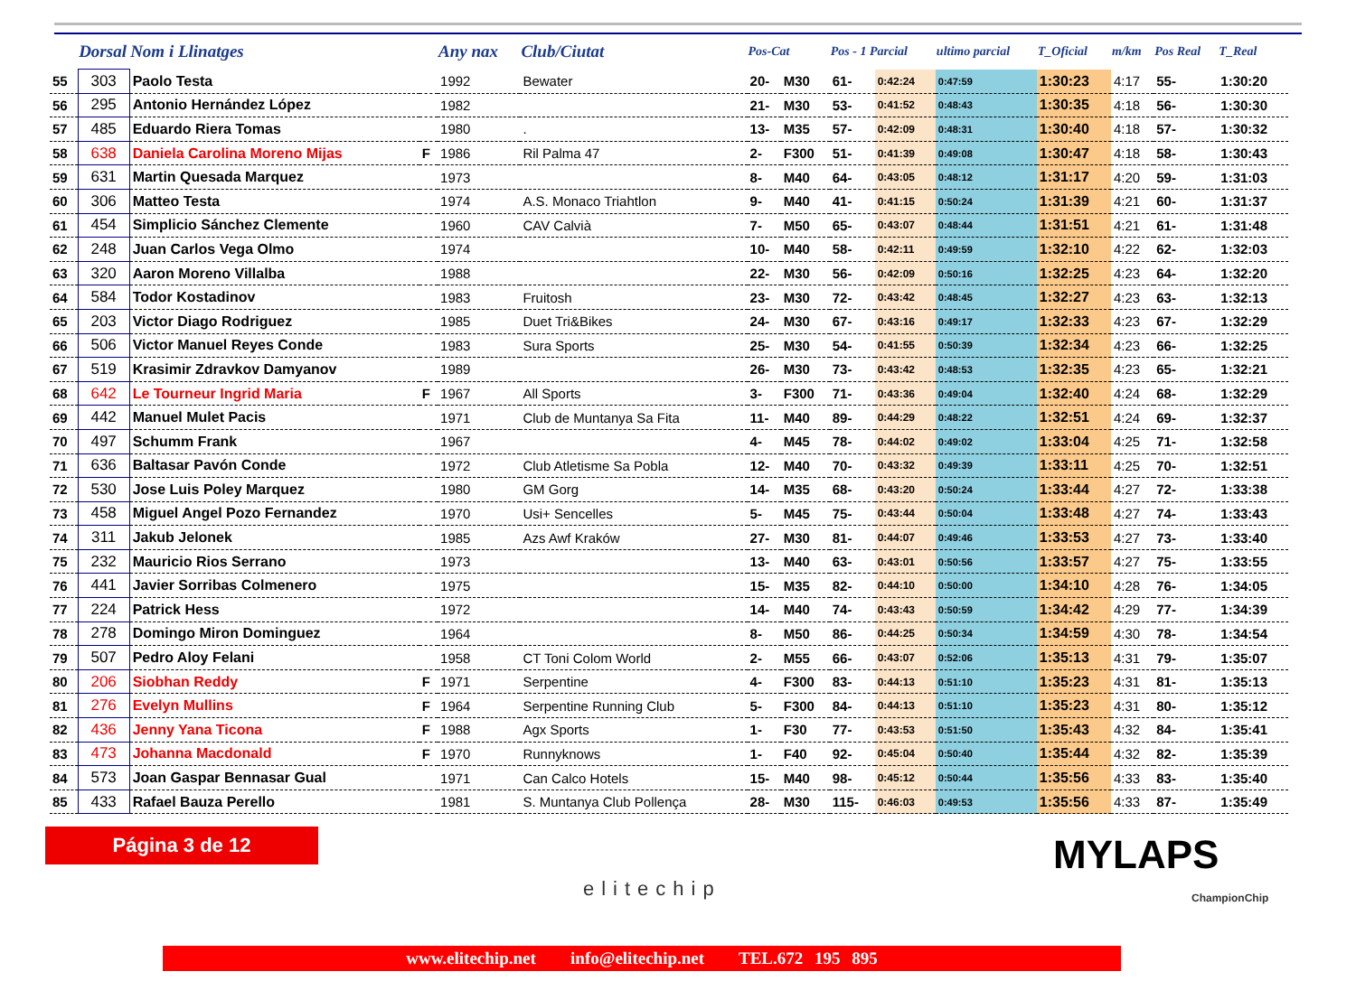| | Dorsal | Nom i Llinatges | | Any nax | Club/Ciutat | Pos-Cat | | Pos - 1 Parcial | | ultimo parcial | T_Oficial | m/km | Pos Real | T_Real |
| --- | --- | --- | --- | --- | --- | --- | --- | --- | --- | --- | --- | --- | --- | --- |
| 55 | 303 | Paolo Testa | | 1992 | Bewater | 20- | M30 | 61- | 0:42:24 | 0:47:59 | 1:30:23 | 4:17 | 55- | 1:30:20 |
| 56 | 295 | Antonio Hernández López | | 1982 | | 21- | M30 | 53- | 0:41:52 | 0:48:43 | 1:30:35 | 4:18 | 56- | 1:30:30 |
| 57 | 485 | Eduardo Riera Tomas | | 1980 | . | 13- | M35 | 57- | 0:42:09 | 0:48:31 | 1:30:40 | 4:18 | 57- | 1:30:32 |
| 58 | 638 | Daniela Carolina Moreno Mijas | F | 1986 | Ril Palma 47 | 2- | F300 | 51- | 0:41:39 | 0:49:08 | 1:30:47 | 4:18 | 58- | 1:30:43 |
| 59 | 631 | Martin Quesada Marquez | | 1973 | | 8- | M40 | 64- | 0:43:05 | 0:48:12 | 1:31:17 | 4:20 | 59- | 1:31:03 |
| 60 | 306 | Matteo Testa | | 1974 | A.S. Monaco Triahtlon | 9- | M40 | 41- | 0:41:15 | 0:50:24 | 1:31:39 | 4:21 | 60- | 1:31:37 |
| 61 | 454 | Simplicio Sánchez Clemente | | 1960 | CAV Calvià | 7- | M50 | 65- | 0:43:07 | 0:48:44 | 1:31:51 | 4:21 | 61- | 1:31:48 |
| 62 | 248 | Juan Carlos Vega Olmo | | 1974 | | 10- | M40 | 58- | 0:42:11 | 0:49:59 | 1:32:10 | 4:22 | 62- | 1:32:03 |
| 63 | 320 | Aaron Moreno Villalba | | 1988 | | 22- | M30 | 56- | 0:42:09 | 0:50:16 | 1:32:25 | 4:23 | 64- | 1:32:20 |
| 64 | 584 | Todor Kostadinov | | 1983 | Fruitosh | 23- | M30 | 72- | 0:43:42 | 0:48:45 | 1:32:27 | 4:23 | 63- | 1:32:13 |
| 65 | 203 | Victor Diago Rodriguez | | 1985 | Duet Tri&Bikes | 24- | M30 | 67- | 0:43:16 | 0:49:17 | 1:32:33 | 4:23 | 67- | 1:32:29 |
| 66 | 506 | Victor Manuel Reyes Conde | | 1983 | Sura Sports | 25- | M30 | 54- | 0:41:55 | 0:50:39 | 1:32:34 | 4:23 | 66- | 1:32:25 |
| 67 | 519 | Krasimir Zdravkov Damyanov | | 1989 | | 26- | M30 | 73- | 0:43:42 | 0:48:53 | 1:32:35 | 4:23 | 65- | 1:32:21 |
| 68 | 642 | Le Tourneur Ingrid Maria | F | 1967 | All Sports | 3- | F300 | 71- | 0:43:36 | 0:49:04 | 1:32:40 | 4:24 | 68- | 1:32:29 |
| 69 | 442 | Manuel Mulet Pacis | | 1971 | Club de Muntanya Sa Fita | 11- | M40 | 89- | 0:44:29 | 0:48:22 | 1:32:51 | 4:24 | 69- | 1:32:37 |
| 70 | 497 | Schumm Frank | | 1967 | | 4- | M45 | 78- | 0:44:02 | 0:49:02 | 1:33:04 | 4:25 | 71- | 1:32:58 |
| 71 | 636 | Baltasar Pavón Conde | | 1972 | Club Atletisme Sa Pobla | 12- | M40 | 70- | 0:43:32 | 0:49:39 | 1:33:11 | 4:25 | 70- | 1:32:51 |
| 72 | 530 | Jose Luis Poley Marquez | | 1980 | GM Gorg | 14- | M35 | 68- | 0:43:20 | 0:50:24 | 1:33:44 | 4:27 | 72- | 1:33:38 |
| 73 | 458 | Miguel Angel Pozo Fernandez | | 1970 | Usi+ Sencelles | 5- | M45 | 75- | 0:43:44 | 0:50:04 | 1:33:48 | 4:27 | 74- | 1:33:43 |
| 74 | 311 | Jakub Jelonek | | 1985 | Azs Awf Kraków | 27- | M30 | 81- | 0:44:07 | 0:49:46 | 1:33:53 | 4:27 | 73- | 1:33:40 |
| 75 | 232 | Mauricio Rios Serrano | | 1973 | | 13- | M40 | 63- | 0:43:01 | 0:50:56 | 1:33:57 | 4:27 | 75- | 1:33:55 |
| 76 | 441 | Javier Sorribas Colmenero | | 1975 | | 15- | M35 | 82- | 0:44:10 | 0:50:00 | 1:34:10 | 4:28 | 76- | 1:34:05 |
| 77 | 224 | Patrick Hess | | 1972 | | 14- | M40 | 74- | 0:43:43 | 0:50:59 | 1:34:42 | 4:29 | 77- | 1:34:39 |
| 78 | 278 | Domingo Miron Dominguez | | 1964 | | 8- | M50 | 86- | 0:44:25 | 0:50:34 | 1:34:59 | 4:30 | 78- | 1:34:54 |
| 79 | 507 | Pedro Aloy Felani | | 1958 | CT Toni Colom World | 2- | M55 | 66- | 0:43:07 | 0:52:06 | 1:35:13 | 4:31 | 79- | 1:35:07 |
| 80 | 206 | Siobhan Reddy | F | 1971 | Serpentine | 4- | F300 | 83- | 0:44:13 | 0:51:10 | 1:35:23 | 4:31 | 81- | 1:35:13 |
| 81 | 276 | Evelyn Mullins | F | 1964 | Serpentine Running Club | 5- | F300 | 84- | 0:44:13 | 0:51:10 | 1:35:23 | 4:31 | 80- | 1:35:12 |
| 82 | 436 | Jenny Yana Ticona | F | 1988 | Agx Sports | 1- | F30 | 77- | 0:43:53 | 0:51:50 | 1:35:43 | 4:32 | 84- | 1:35:41 |
| 83 | 473 | Johanna Macdonald | F | 1970 | Runnyknows | 1- | F40 | 92- | 0:45:04 | 0:50:40 | 1:35:44 | 4:32 | 82- | 1:35:39 |
| 84 | 573 | Joan Gaspar Bennasar Gual | | 1971 | Can Calco Hotels | 15- | M40 | 98- | 0:45:12 | 0:50:44 | 1:35:56 | 4:33 | 83- | 1:35:40 |
| 85 | 433 | Rafael Bauza Perello | | 1981 | S. Muntanya Club Pollença | 28- | M30 | 115- | 0:46:03 | 0:49:53 | 1:35:56 | 4:33 | 87- | 1:35:49 |
Página 3 de 12
elitechip
MYLAPS
ChampionChip
www.elitechip.net info@elitechip.net TEL.672 195 895